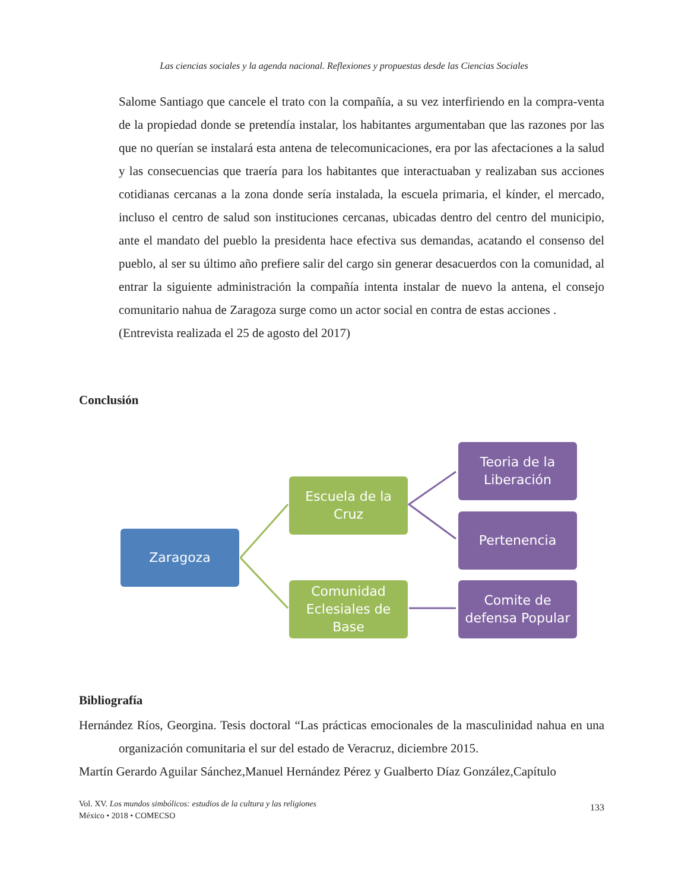Las ciencias sociales y la agenda nacional. Reflexiones y propuestas desde las Ciencias Sociales
Salome Santiago que cancele el trato con la compañía, a su vez interfiriendo en la compra-venta de la propiedad donde se pretendía instalar, los habitantes argumentaban que las razones por las que no querían se instalará esta antena de telecomunicaciones, era por las afectaciones a la salud y las consecuencias que traería para los habitantes que interactuaban y realizaban sus acciones cotidianas cercanas a la zona donde sería instalada, la escuela primaria, el kínder, el mercado, incluso el centro de salud son instituciones cercanas, ubicadas dentro del centro del municipio, ante el mandato del pueblo la presidenta hace efectiva sus demandas, acatando el consenso del pueblo, al ser su último año prefiere salir del cargo sin generar desacuerdos con la comunidad, al entrar la siguiente administración la compañía intenta instalar de nuevo la antena, el consejo comunitario nahua de Zaragoza surge como un actor social en contra de estas acciones .
(Entrevista realizada el 25 de agosto del 2017)
Conclusión
Zaragoza
Escuela de la Cruz
Comunidad Eclesiales de Base
Teoria de la Liberación
Pertenencia
Comite de defensa Popular
Bibliografía
Hernández Ríos, Georgina. Tesis doctoral “Las prácticas emocionales de la masculinidad nahua en una organización comunitaria el sur del estado de Veracruz, diciembre 2015.
Martín Gerardo Aguilar Sánchez,Manuel Hernández Pérez y Gualberto Díaz González,Capítulo
Vol. XV. Los mundos simbólicos: estudios de la cultura y las religiones
México • 2018 • COMECSO
133